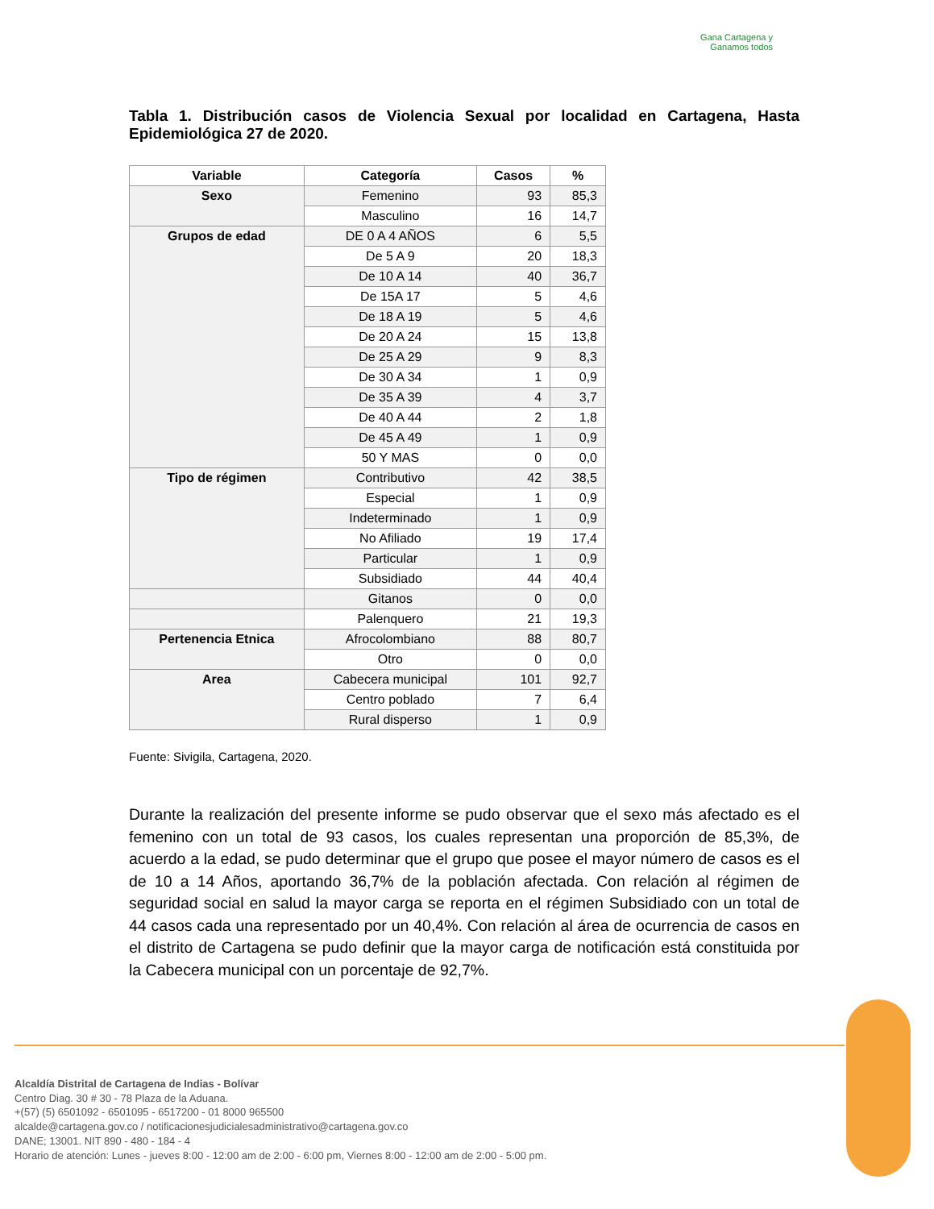Gana Cartagena y
Ganamos todos
Tabla 1. Distribución casos de Violencia Sexual por localidad en Cartagena, Hasta Epidemiológica 27 de 2020.
| Variable | Categoría | Casos | % |
| --- | --- | --- | --- |
| Sexo | Femenino | 93 | 85,3 |
| | Masculino | 16 | 14,7 |
| Grupos de edad | DE 0 A 4 AÑOS | 6 | 5,5 |
| | De 5 A 9 | 20 | 18,3 |
| | De 10 A 14 | 40 | 36,7 |
| | De 15A 17 | 5 | 4,6 |
| | De 18 A 19 | 5 | 4,6 |
| | De 20 A 24 | 15 | 13,8 |
| | De 25 A 29 | 9 | 8,3 |
| | De 30 A 34 | 1 | 0,9 |
| | De 35 A 39 | 4 | 3,7 |
| | De 40 A 44 | 2 | 1,8 |
| | De 45 A 49 | 1 | 0,9 |
| | 50 Y MAS | 0 | 0,0 |
| Tipo de régimen | Contributivo | 42 | 38,5 |
| | Especial | 1 | 0,9 |
| | Indeterminado | 1 | 0,9 |
| | No Afiliado | 19 | 17,4 |
| | Particular | 1 | 0,9 |
| | Subsidiado | 44 | 40,4 |
| | Gitanos | 0 | 0,0 |
| | Palenquero | 21 | 19,3 |
| Pertenencia Etnica | Afrocolombiano | 88 | 80,7 |
| | Otro | 0 | 0,0 |
| Area | Cabecera municipal | 101 | 92,7 |
| | Centro poblado | 7 | 6,4 |
| | Rural disperso | 1 | 0,9 |
Fuente: Sivigila, Cartagena, 2020.
Durante la realización del presente informe se pudo observar que el sexo más afectado es el femenino con un total de 93 casos, los cuales representan una proporción de 85,3%, de acuerdo a la edad, se pudo determinar que el grupo que posee el mayor número de casos es el de 10 a 14 Años, aportando 36,7% de la población afectada. Con relación al régimen de seguridad social en salud la mayor carga se reporta en el régimen Subsidiado con un total de 44 casos cada una representado por un 40,4%. Con relación al área de ocurrencia de casos en el distrito de Cartagena se pudo definir que la mayor carga de notificación está constituida por la Cabecera municipal con un porcentaje de 92,7%.
Alcaldía Distrital de Cartagena de Indias - Bolívar
Centro Diag. 30 # 30 - 78 Plaza de la Aduana.
+(57) (5) 6501092 - 6501095 - 6517200 - 01 8000 965500
alcalde@cartagena.gov.co / notificacionesjudicialesadministrativo@cartagena.gov.co
DANE; 13001. NIT 890 - 480 - 184 - 4
Horario de atención: Lunes - jueves 8:00 - 12:00 am de 2:00 - 6:00 pm, Viernes 8:00 - 12:00 am de 2:00 - 5:00 pm.